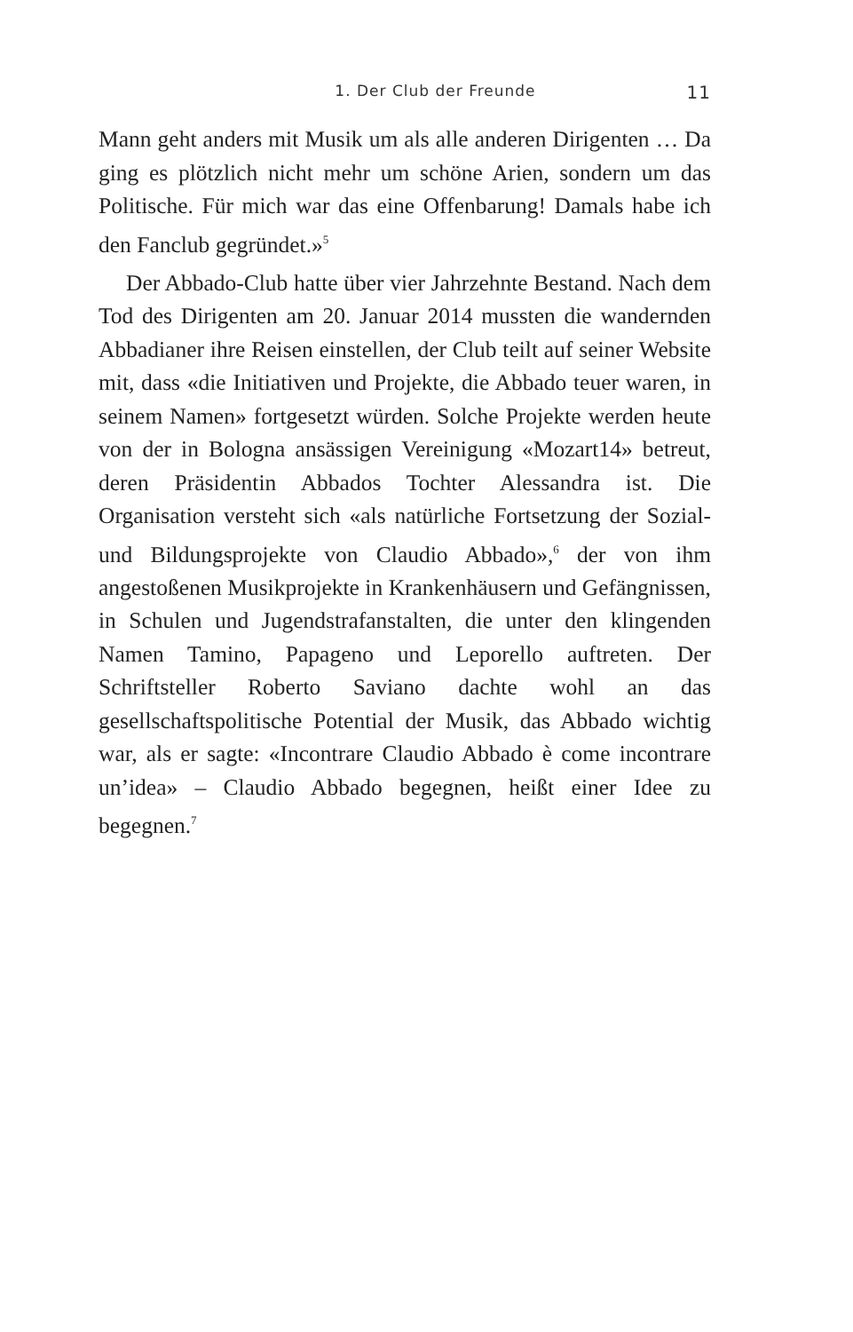1. Der Club der Freunde 11
Mann geht anders mit Musik um als alle anderen Dirigenten … Da ging es plötzlich nicht mehr um schöne Arien, sondern um das Politische. Für mich war das eine Offenbarung! Damals habe ich den Fanclub gegründet.»<sup>5</sup>
Der Abbado-Club hatte über vier Jahrzehnte Bestand. Nach dem Tod des Dirigenten am 20. Januar 2014 mussten die wandernden Abbadianer ihre Reisen einstellen, der Club teilt auf seiner Website mit, dass «die Initiativen und Projekte, die Abbado teuer waren, in seinem Namen» fortgesetzt würden. Solche Projekte werden heute von der in Bologna ansässigen Vereinigung «Mozart14» betreut, deren Präsidentin Abbados Tochter Alessandra ist. Die Organisation versteht sich «als natürliche Fortsetzung der Sozial- und Bildungsprojekte von Claudio Abbado»,<sup>6</sup> der von ihm angestoßenen Musikprojekte in Krankenhäusern und Gefängnissen, in Schulen und Jugendstrafanstalten, die unter den klingenden Namen Tamino, Papageno und Leporello auftreten. Der Schriftsteller Roberto Saviano dachte wohl an das gesellschaftspolitische Potential der Musik, das Abbado wichtig war, als er sagte: «Incontrare Claudio Abbado è come incontrare un’idea» – Claudio Abbado begegnen, heißt einer Idee zu begegnen.<sup>7</sup>